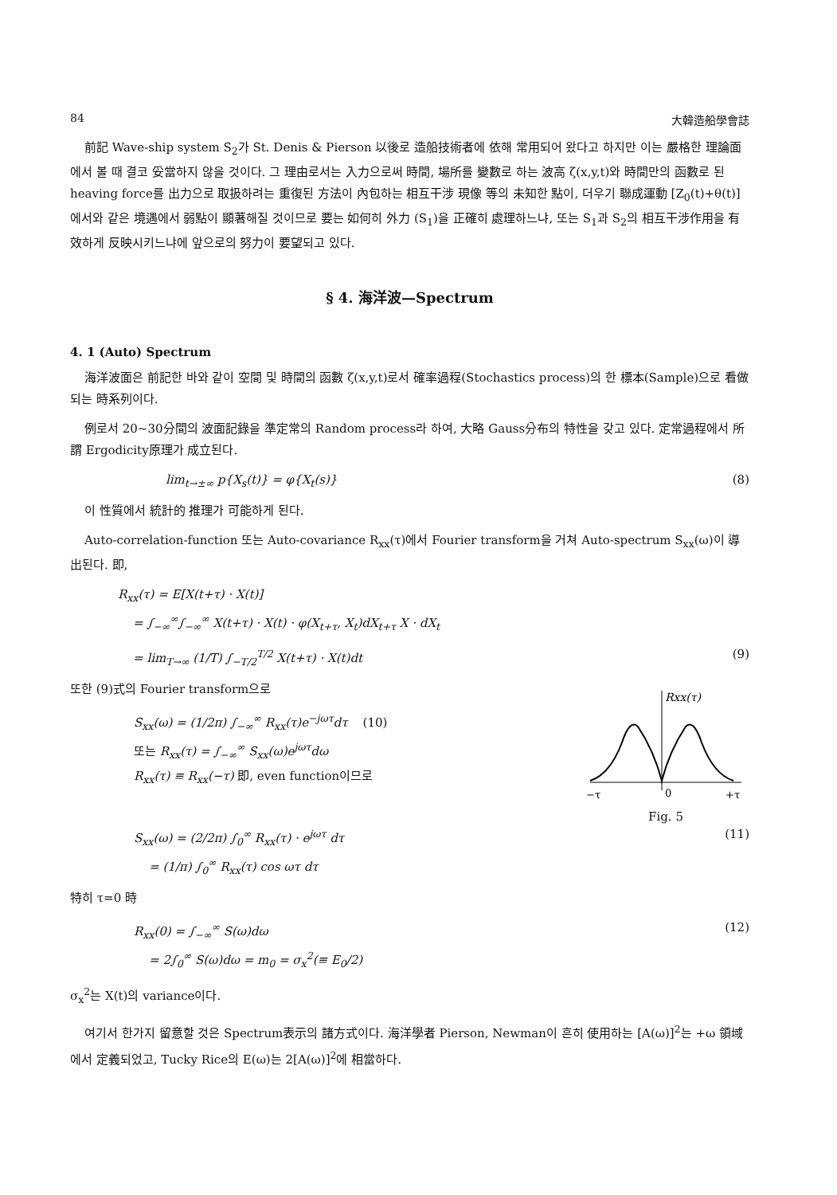84 大韓造船學會誌
前記 Wave-ship system S<sub>2</sub>가 St. Denis & Pierson 以後로 造船技術者에 依해 常用되어 왔다고 하지만 이는 嚴格한 理論面에서 볼 때 결코 妥當하지 않을 것이다. 그 理由로서는 入力으로써 時間, 場所를 變數로 하는 波高 ζ(x,y,t)와 時間만의 函數로 된 heaving force를 出力으로 取扱하려는 重復된 方法이 內包하는 相互干涉 現像 等의 未知한 點이, 더우기 聯成運動 [Z<sub>0</sub>(t)+θ(t)]에서와 같은 境遇에서 弱點이 顯著해질 것이므로 要는 如何히 外力 (S<sub>1</sub>)을 正確히 處理하느냐, 또는 S<sub>1</sub>과 S<sub>2</sub>의 相互干涉作用을 有效하게 反映시키느냐에 앞으로의 努力이 要望되고 있다.
§ 4. 海洋波—Spectrum
4. 1 (Auto) Spectrum
海洋波面은 前記한 바와 같이 空間 및 時間의 函數 ζ(x,y,t)로서 確率過程(Stochastics process)의 한 標本(Sample)으로 看做되는 時系列이다.
例로서 20~30分間의 波面記錄을 準定常의 Random process라 하여, 大略 Gauss分布의 特性을 갖고 있다. 定常過程에서 所謂 Ergodicity原理가 成立된다.
lim<sub>t→±∞</sub> p{X<sub>s</sub>(t)} = φ{X<sub>t</sub>(s)} (8)
이 性質에서 統計的 推理가 可能하게 된다.
Auto-correlation-function 또는 Auto-covariance R<sub>xx</sub>(τ)에서 Fourier transform을 거쳐 Auto-spectrum S<sub>xx</sub>(ω)이 導出된다. 即,
R<sub>xx</sub>(τ) = E[X(t+τ) · X(t)]
= ∫<sub>−∞</sub><sup>∞</sup>∫<sub>−∞</sub><sup>∞</sup> X(t+τ) · X(t) · φ(X<sub>t+τ</sub>, X<sub>t</sub>)dX<sub>t+τ</sub> X · dX<sub>t</sub>
= lim<sub>T→∞</sub> (1/T) ∫<sub>−T/2</sub><sup>T/2</sup> X(t+τ) · X(t)dt (9)
Rxx(τ)
−τ
0
+τ
Fig. 5
또한 (9)式의 Fourier transform으로
S<sub>xx</sub>(ω) = (1/2π) ∫<sub>−∞</sub><sup>∞</sup> R<sub>xx</sub>(τ)e<sup>−jωτ</sup>dτ (10)
또는 R<sub>xx</sub>(τ) = ∫<sub>−∞</sub><sup>∞</sup> S<sub>xx</sub>(ω)e<sup>jωτ</sup>dω
R<sub>xx</sub>(τ) ≡ R<sub>xx</sub>(−τ) 即, even function이므로
S<sub>xx</sub>(ω) = (2/2π) ∫<sub>0</sub><sup>∞</sup> R<sub>xx</sub>(τ) · e<sup>jωτ</sup> dτ
= (1/π) ∫<sub>0</sub><sup>∞</sup> R<sub>xx</sub>(τ) cos ωτ dτ (11)
特히 τ=0 時
R<sub>xx</sub>(0) = ∫<sub>−∞</sub><sup>∞</sup> S(ω)dω
= 2∫<sub>0</sub><sup>∞</sup> S(ω)dω = m<sub>0</sub> = σ<sub>x</sub><sup>2</sup>(≡ E<sub>0</sub>/2) (12)
σ<sub>x</sub><sup>2</sup>는 X(t)의 variance이다.
여기서 한가지 留意할 것은 Spectrum表示의 諸方式이다. 海洋學者 Pierson, Newman이 흔히 使用하는 [A(ω)]<sup>2</sup>는 +ω 領域에서 定義되었고, Tucky Rice의 E(ω)는 2[A(ω)]<sup>2</sup>에 相當하다.